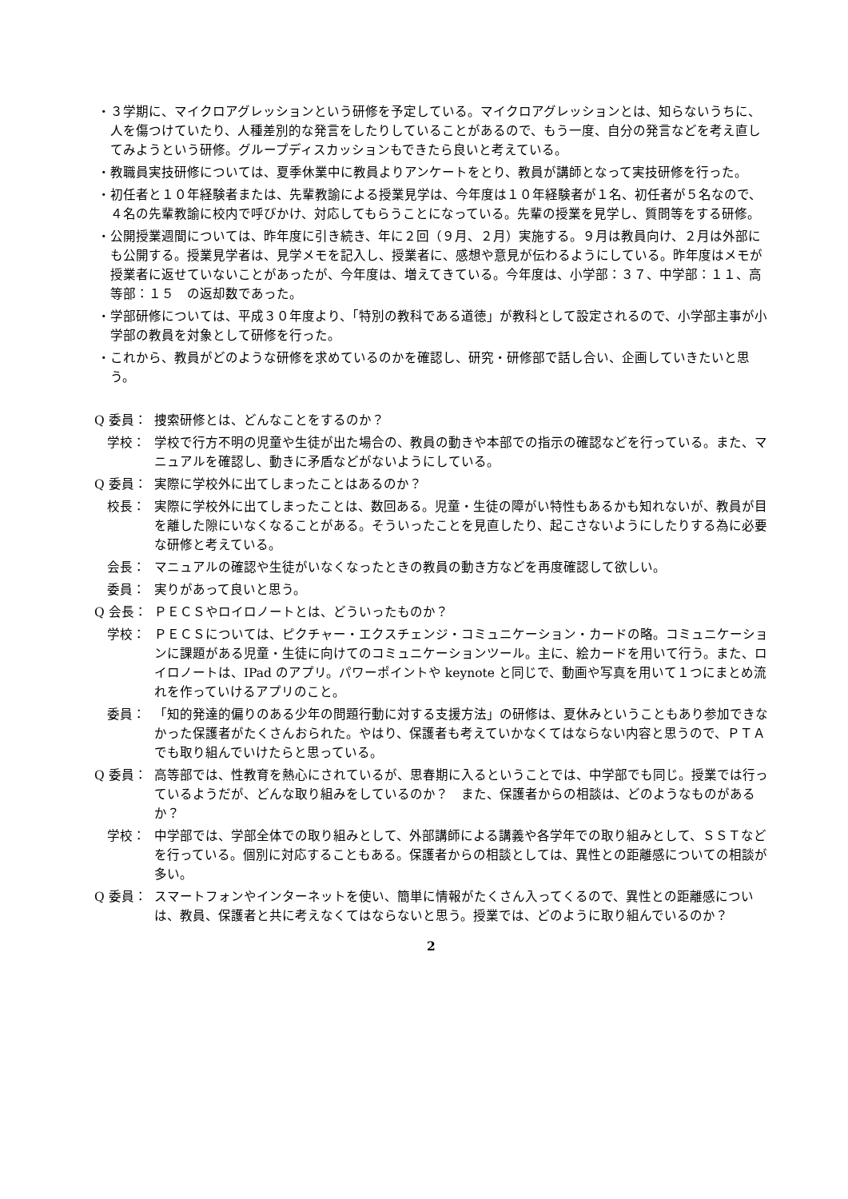・３学期に、マイクロアグレッションという研修を予定している。マイクロアグレッションとは、知らないうちに、人を傷つけていたり、人種差別的な発言をしたりしていることがあるので、もう一度、自分の発言などを考え直してみようという研修。グループディスカッションもできたら良いと考えている。
・教職員実技研修については、夏季休業中に教員よりアンケートをとり、教員が講師となって実技研修を行った。
・初任者と１０年経験者または、先輩教諭による授業見学は、今年度は１０年経験者が１名、初任者が５名なので、４名の先輩教諭に校内で呼びかけ、対応してもらうことになっている。先輩の授業を見学し、質問等をする研修。
・公開授業週間については、昨年度に引き続き、年に２回（９月、２月）実施する。９月は教員向け、２月は外部にも公開する。授業見学者は、見学メモを記入し、授業者に、感想や意見が伝わるようにしている。昨年度はメモが授業者に返せていないことがあったが、今年度は、増えてきている。今年度は、小学部：３７、中学部：１１、高等部：１５　の返却数であった。
・学部研修については、平成３０年度より、「特別の教科である道徳」が教科として設定されるので、小学部主事が小学部の教員を対象として研修を行った。
・これから、教員がどのような研修を求めているのかを確認し、研究・研修部で話し合い、企画していきたいと思う。
Q 委員： 捜索研修とは、どんなことをするのか？
　学校： 学校で行方不明の児童や生徒が出た場合の、教員の動きや本部での指示の確認などを行っている。また、マニュアルを確認し、動きに矛盾などがないようにしている。
Q 委員： 実際に学校外に出てしまったことはあるのか？
　校長： 実際に学校外に出てしまったことは、数回ある。児童・生徒の障がい特性もあるかも知れないが、教員が目を離した隙にいなくなることがある。そういったことを見直したり、起こさないようにしたりする為に必要な研修と考えている。
　会長： マニュアルの確認や生徒がいなくなったときの教員の動き方などを再度確認して欲しい。
　委員： 実りがあって良いと思う。
Q 会長： ＰＥＣＳやロイロノートとは、どういったものか？
　学校： ＰＥＣＳについては、ピクチャー・エクスチェンジ・コミュニケーション・カードの略。コミュニケーションに課題がある児童・生徒に向けてのコミュニケーションツール。主に、絵カードを用いて行う。また、ロイロノートは、IPad のアプリ。パワーポイントや keynote と同じで、動画や写真を用いて１つにまとめ流れを作っていけるアプリのこと。
　委員： 「知的発達的偏りのある少年の問題行動に対する支援方法」の研修は、夏休みということもあり参加できなかった保護者がたくさんおられた。やはり、保護者も考えていかなくてはならない内容と思うので、ＰＴＡでも取り組んでいけたらと思っている。
Q 委員： 高等部では、性教育を熱心にされているが、思春期に入るということでは、中学部でも同じ。授業では行っているようだが、どんな取り組みをしているのか？　また、保護者からの相談は、どのようなものがあるか？
　学校： 中学部では、学部全体での取り組みとして、外部講師による講義や各学年での取り組みとして、ＳＳＴなどを行っている。個別に対応することもある。保護者からの相談としては、異性との距離感についての相談が多い。
Q 委員： スマートフォンやインターネットを使い、簡単に情報がたくさん入ってくるので、異性との距離感についは、教員、保護者と共に考えなくてはならないと思う。授業では、どのように取り組んでいるのか？
2